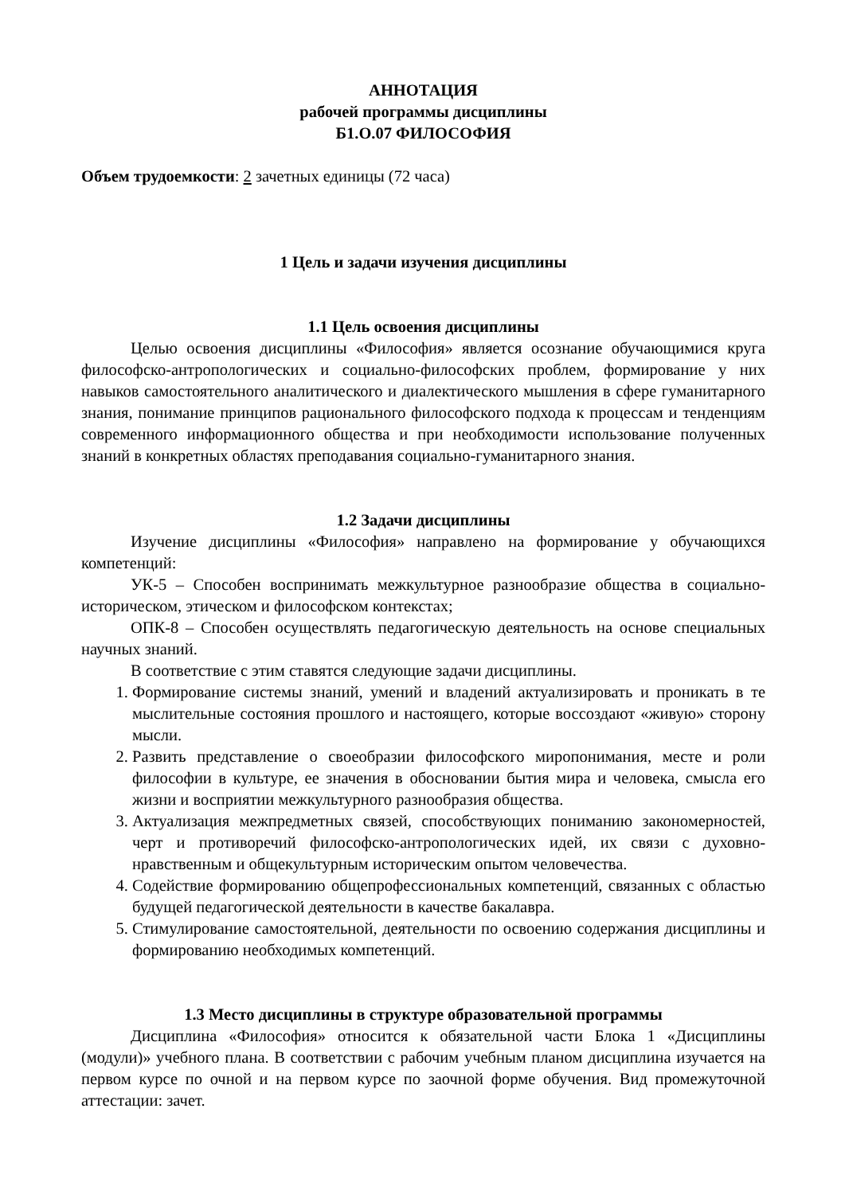АННОТАЦИЯ
рабочей программы дисциплины
Б1.О.07 ФИЛОСОФИЯ
Объем трудоемкости: 2 зачетных единицы (72 часа)
1 Цель и задачи изучения дисциплины
1.1 Цель освоения дисциплины
Целью освоения дисциплины «Философия» является осознание обучающимися круга философско-антропологических и социально-философских проблем, формирование у них навыков самостоятельного аналитического и диалектического мышления в сфере гуманитарного знания, понимание принципов рационального философского подхода к процессам и тенденциям современного информационного общества и при необходимости использование полученных знаний в конкретных областях преподавания социально-гуманитарного знания.
1.2 Задачи дисциплины
Изучение дисциплины «Философия» направлено на формирование у обучающихся компетенций:
УК-5 – Способен воспринимать межкультурное разнообразие общества в социально-историческом, этическом и философском контекстах;
ОПК-8 – Способен осуществлять педагогическую деятельность на основе специальных научных знаний.
В соответствие с этим ставятся следующие задачи дисциплины.
1. Формирование системы знаний, умений и владений актуализировать и проникать в те мыслительные состояния прошлого и настоящего, которые воссоздают «живую» сторону мысли.
2. Развить представление о своеобразии философского миропонимания, месте и роли философии в культуре, ее значения в обосновании бытия мира и человека, смысла его жизни и восприятии межкультурного разнообразия общества.
3. Актуализация межпредметных связей, способствующих пониманию закономерностей, черт и противоречий философско-антропологических идей, их связи с духовно-нравственным и общекультурным историческим опытом человечества.
4. Содействие формированию общепрофессиональных компетенций, связанных с областью будущей педагогической деятельности в качестве бакалавра.
5. Стимулирование самостоятельной, деятельности по освоению содержания дисциплины и формированию необходимых компетенций.
1.3 Место дисциплины в структуре образовательной программы
Дисциплина «Философия» относится к обязательной части Блока 1 «Дисциплины (модули)» учебного плана. В соответствии с рабочим учебным планом дисциплина изучается на первом курсе по очной и на первом курсе по заочной форме обучения. Вид промежуточной аттестации: зачет.